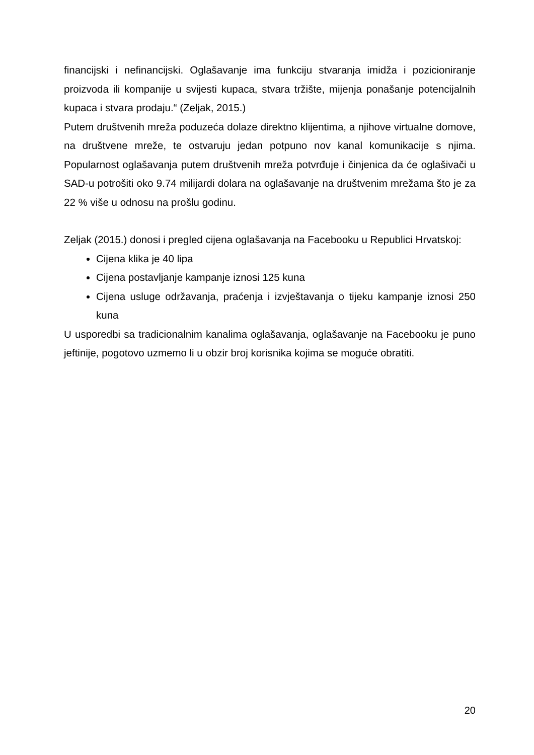financijski i nefinancijski. Oglašavanje ima funkciju stvaranja imidža i pozicioniranje proizvoda ili kompanije u svijesti kupaca, stvara tržište, mijenja ponašanje potencijalnih kupaca i stvara prodaju.“ (Zeljak, 2015.)
Putem društvenih mreža poduzeća dolaze direktno klijentima, a njihove virtualne domove, na društvene mreže, te ostvaruju jedan potpuno nov kanal komunikacije s njima. Popularnost oglašavanja putem društvenih mreža potvrđuje i činjenica da će oglašivači u SAD-u potrošiti oko 9.74 milijardi dolara na oglašavanje na društvenim mrežama što je za 22 % više u odnosu na prošlu godinu.
Zeljak (2015.) donosi i pregled cijena oglašavanja na Facebooku u Republici Hrvatskoj:
Cijena klika je 40 lipa
Cijena postavljanje kampanje iznosi 125 kuna
Cijena usluge održavanja, praćenja i izvještavanja o tijeku kampanje iznosi 250 kuna
U usporedbi sa tradicionalnim kanalima oglašavanja, oglašavanje na Facebooku je puno jeftinije, pogotovo uzmemo li u obzir broj korisnika kojima se moguće obratiti.
20